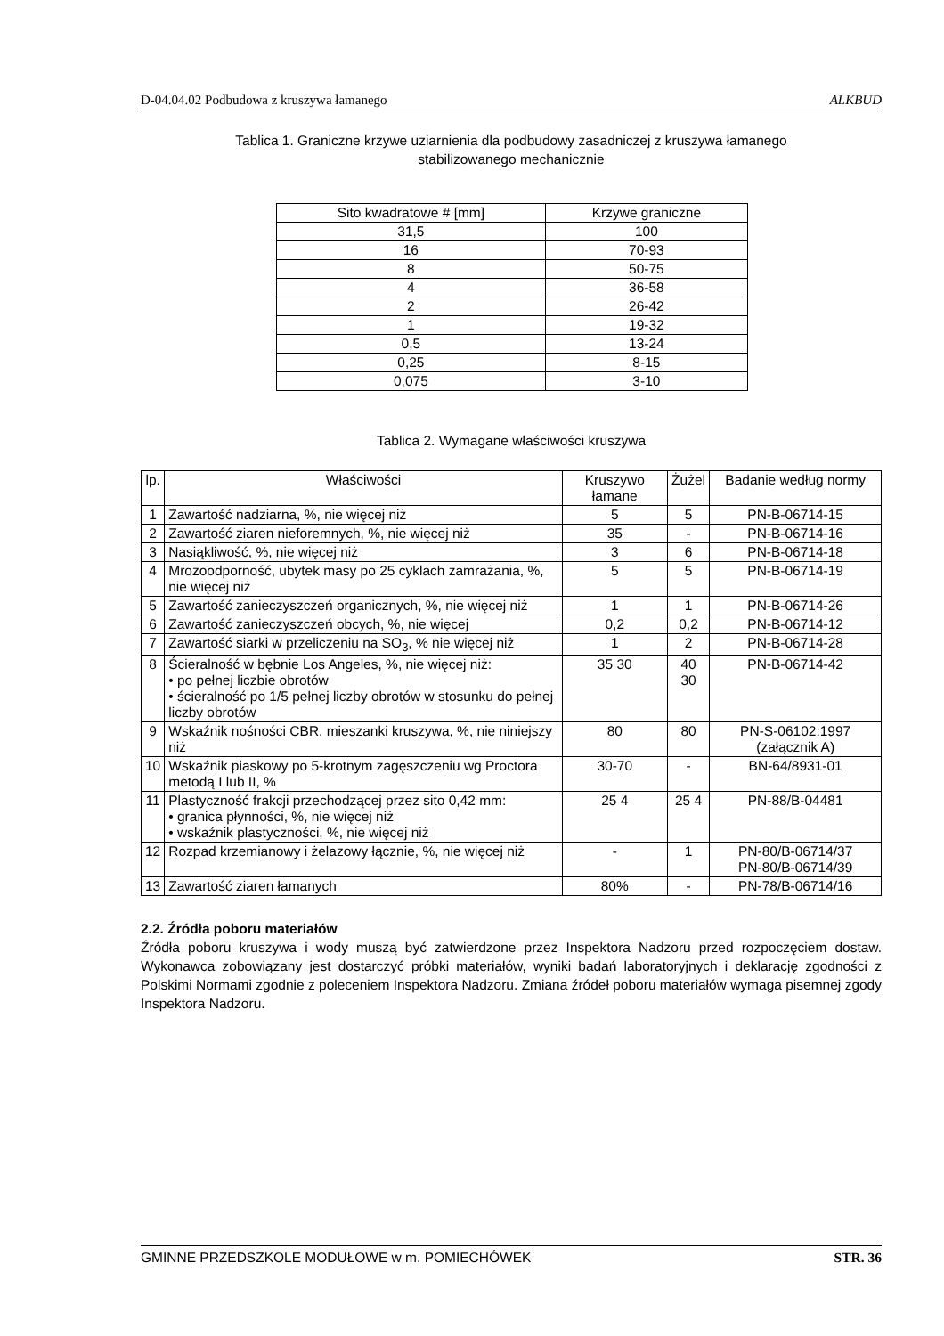D-04.04.02 Podbudowa z kruszywa łamanego ALKBUD
Tablica 1. Graniczne krzywe uziarnienia dla podbudowy zasadniczej z kruszywa łamanego
stabilizowanego mechanicznie
| Sito kwadratowe # [mm] | Krzywe graniczne |
| --- | --- |
| 31,5 | 100 |
| 16 | 70-93 |
| 8 | 50-75 |
| 4 | 36-58 |
| 2 | 26-42 |
| 1 | 19-32 |
| 0,5 | 13-24 |
| 0,25 | 8-15 |
| 0,075 | 3-10 |
Tablica 2. Wymagane właściwości kruszywa
| lp. | Właściwości | Kruszywo łamane | Żużel | Badanie według normy |
| --- | --- | --- | --- | --- |
| 1 | Zawartość nadziarna, %, nie więcej niż | 5 | 5 | PN-B-06714-15 |
| 2 | Zawartość ziaren nieforemnych, %, nie więcej niż | 35 | - | PN-B-06714-16 |
| 3 | Nasiąkliwość, %, nie więcej niż | 3 | 6 | PN-B-06714-18 |
| 4 | Mrozoodporność, ubytek masy po 25 cyklach zamrażania, %, nie więcej niż | 5 | 5 | PN-B-06714-19 |
| 5 | Zawartość zanieczyszczeń organicznych, %, nie więcej niż | 1 | 1 | PN-B-06714-26 |
| 6 | Zawartość zanieczyszczeń obcych, %, nie więcej | 0,2 | 0,2 | PN-B-06714-12 |
| 7 | Zawartość siarki w przeliczeniu na SO<sub>3</sub>, % nie więcej niż | 1 | 2 | PN-B-06714-28 |
| 8 | Ścieralność w bębnie Los Angeles, %, nie więcej niż: • po pełnej liczbie obrotów • ścieralność po 1/5 pełnej liczby obrotów w stosunku do pełnej liczby obrotów | 35 30 | 40 30 | PN-B-06714-42 |
| 9 | Wskaźnik nośności CBR, mieszanki kruszywa, %, nie niniejszy niż | 80 | 80 | PN-S-06102:1997 (załącznik A) |
| 10 | Wskaźnik piaskowy po 5-krotnym zagęszczeniu wg Proctora metodą I lub II, % | 30-70 | - | BN-64/8931-01 |
| 11 | Plastyczność frakcji przechodzącej przez sito 0,42 mm: • granica płynności, %, nie więcej niż • wskaźnik plastyczności, %, nie więcej niż | 25 4 | 25 4 | PN-88/B-04481 |
| 12 | Rozpad krzemianowy i żelazowy łącznie, %, nie więcej niż | - | 1 | PN-80/B-06714/37 PN-80/B-06714/39 |
| 13 | Zawartość ziaren łamanych | 80% | - | PN-78/B-06714/16 |
2.2. Źródła poboru materiałów
Źródła poboru kruszywa i wody muszą być zatwierdzone przez Inspektora Nadzoru przed rozpoczęciem dostaw. Wykonawca zobowiązany jest dostarczyć próbki materiałów, wyniki badań laboratoryjnych i deklarację zgodności z Polskimi Normami zgodnie z poleceniem Inspektora Nadzoru. Zmiana źródeł poboru materiałów wymaga pisemnej zgody Inspektora Nadzoru.
GMINNE PRZEDSZKOLE MODUŁOWE w m. POMIECHÓWEK STR. 36